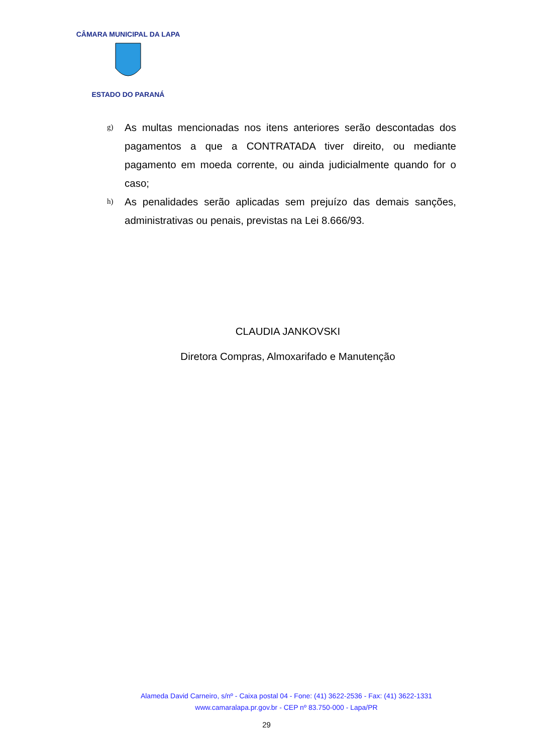CÂMARA MUNICIPAL DA LAPA
ESTADO DO PARANÁ
g) As multas mencionadas nos itens anteriores serão descontadas dos pagamentos a que a CONTRATADA tiver direito, ou mediante pagamento em moeda corrente, ou ainda judicialmente quando for o caso;
h) As penalidades serão aplicadas sem prejuízo das demais sanções, administrativas ou penais, previstas na Lei 8.666/93.
CLAUDIA JANKOVSKI
Diretora Compras, Almoxarifado e Manutenção
Alameda David Carneiro, s/nº - Caixa postal 04 - Fone: (41) 3622-2536 - Fax: (41) 3622-1331
www.camaralapa.pr.gov.br - CEP nº 83.750-000 - Lapa/PR
29